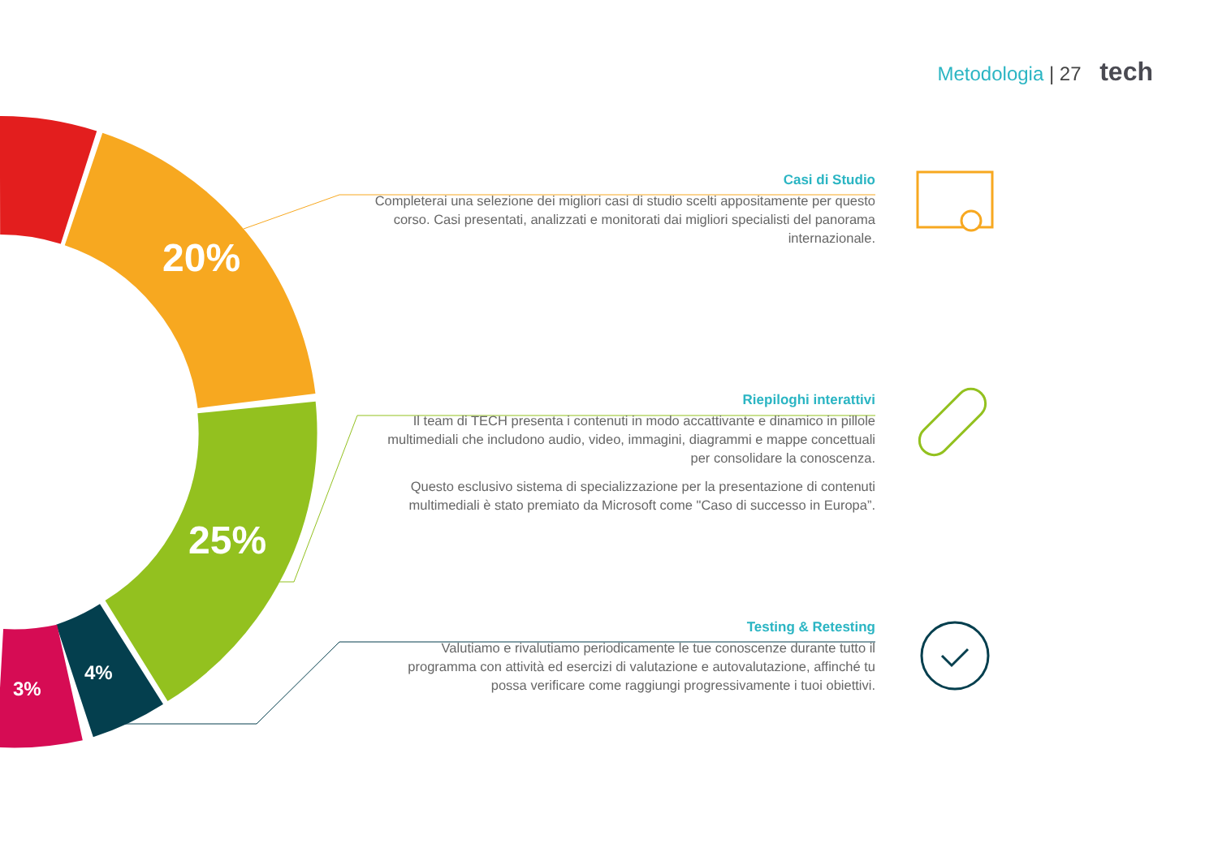Metodologia | 27 tech
20%
25%
4%
3%
Casi di Studio
Completerai una selezione dei migliori casi di studio scelti appositamente per questo corso. Casi presentati, analizzati e monitorati dai migliori specialisti del panorama internazionale.
Riepiloghi interattivi
Il team di TECH presenta i contenuti in modo accattivante e dinamico in pillole multimediali che includono audio, video, immagini, diagrammi e mappe concettuali per consolidare la conoscenza.
Questo esclusivo sistema di specializzazione per la presentazione di contenuti multimediali è stato premiato da Microsoft come "Caso di successo in Europa”.
Testing & Retesting
Valutiamo e rivalutiamo periodicamente le tue conoscenze durante tutto il programma con attività ed esercizi di valutazione e autovalutazione, affinché tu possa verificare come raggiungi progressivamente i tuoi obiettivi.